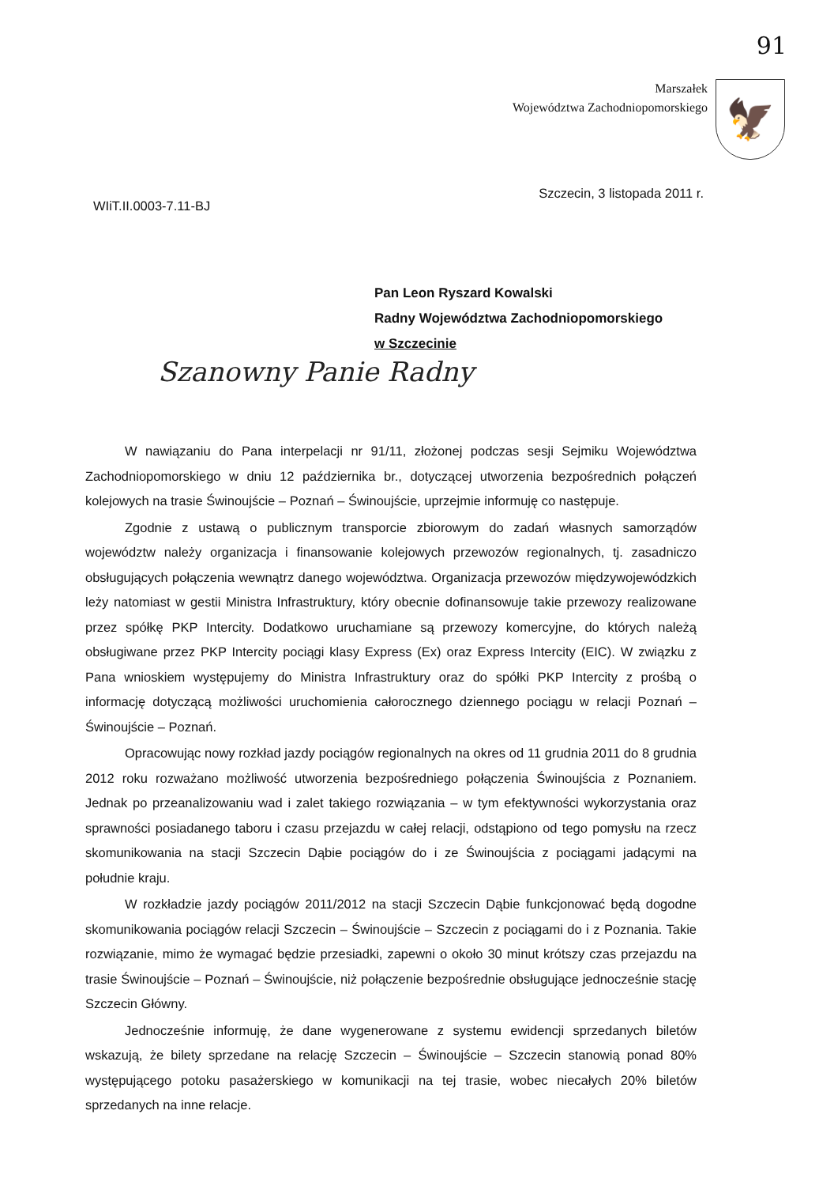91
Marszałek
Województwa Zachodniopomorskiego
🦅
WIiT.II.0003-7.11-BJ
Szczecin, 3 listopada 2011 r.
Pan Leon Ryszard Kowalski
Radny Województwa Zachodniopomorskiego
w Szczecinie
Szanowny Panie Radny
W nawiązaniu do Pana interpelacji nr 91/11, złożonej podczas sesji Sejmiku Województwa Zachodniopomorskiego w dniu 12 października br., dotyczącej utworzenia bezpośrednich połączeń kolejowych na trasie Świnoujście – Poznań – Świnoujście, uprzejmie informuję co następuje.
Zgodnie z ustawą o publicznym transporcie zbiorowym do zadań własnych samorządów województw należy organizacja i finansowanie kolejowych przewozów regionalnych, tj. zasadniczo obsługujących połączenia wewnątrz danego województwa. Organizacja przewozów międzywojewódzkich leży natomiast w gestii Ministra Infrastruktury, który obecnie dofinansowuje takie przewozy realizowane przez spółkę PKP Intercity. Dodatkowo uruchamiane są przewozy komercyjne, do których należą obsługiwane przez PKP Intercity pociągi klasy Express (Ex) oraz Express Intercity (EIC). W związku z Pana wnioskiem występujemy do Ministra Infrastruktury oraz do spółki PKP Intercity z prośbą o informację dotyczącą możliwości uruchomienia całorocznego dziennego pociągu w relacji Poznań – Świnoujście – Poznań.
Opracowując nowy rozkład jazdy pociągów regionalnych na okres od 11 grudnia 2011 do 8 grudnia 2012 roku rozważano możliwość utworzenia bezpośredniego połączenia Świnoujścia z Poznaniem. Jednak po przeanalizowaniu wad i zalet takiego rozwiązania – w tym efektywności wykorzystania oraz sprawności posiadanego taboru i czasu przejazdu w całej relacji, odstąpiono od tego pomysłu na rzecz skomunikowania na stacji Szczecin Dąbie pociągów do i ze Świnoujścia z pociągami jadącymi na południe kraju.
W rozkładzie jazdy pociągów 2011/2012 na stacji Szczecin Dąbie funkcjonować będą dogodne skomunikowania pociągów relacji Szczecin – Świnoujście – Szczecin z pociągami do i z Poznania. Takie rozwiązanie, mimo że wymagać będzie przesiadki, zapewni o około 30 minut krótszy czas przejazdu na trasie Świnoujście – Poznań – Świnoujście, niż połączenie bezpośrednie obsługujące jednocześnie stację Szczecin Główny.
Jednocześnie informuję, że dane wygenerowane z systemu ewidencji sprzedanych biletów wskazują, że bilety sprzedane na relację Szczecin – Świnoujście – Szczecin stanowią ponad 80% występującego potoku pasażerskiego w komunikacji na tej trasie, wobec niecałych 20% biletów sprzedanych na inne relacje.